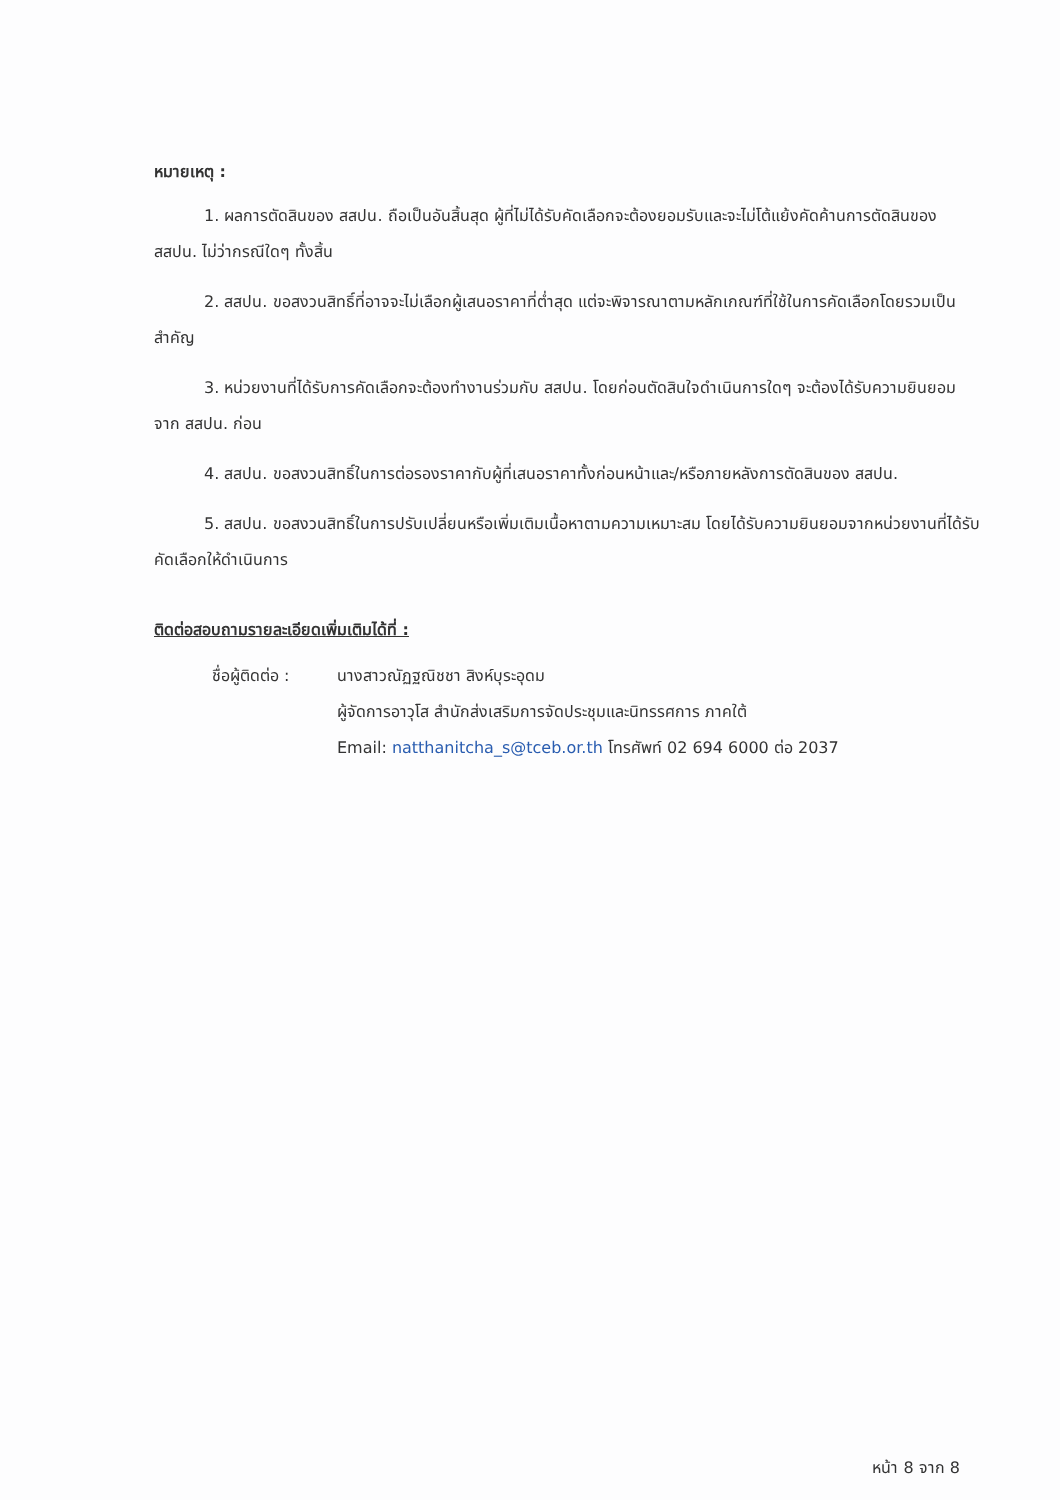หมายเหตุ :
1. ผลการตัดสินของ สสปน. ถือเป็นอันสิ้นสุด ผู้ที่ไม่ได้รับคัดเลือกจะต้องยอมรับและจะไม่โต้แย้งคัดค้านการตัดสินของ สสปน. ไม่ว่ากรณีใดๆ ทั้งสิ้น
2. สสปน. ขอสงวนสิทธิ์ที่อาจจะไม่เลือกผู้เสนอราคาที่ต่ำสุด แต่จะพิจารณาตามหลักเกณฑ์ที่ใช้ในการคัดเลือกโดยรวมเป็นสำคัญ
3. หน่วยงานที่ได้รับการคัดเลือกจะต้องทำงานร่วมกับ สสปน. โดยก่อนตัดสินใจดำเนินการใดๆ จะต้องได้รับความยินยอมจาก สสปน. ก่อน
4. สสปน. ขอสงวนสิทธิ์ในการต่อรองราคากับผู้ที่เสนอราคาทั้งก่อนหน้าและ/หรือภายหลังการตัดสินของ สสปน.
5. สสปน. ขอสงวนสิทธิ์ในการปรับเปลี่ยนหรือเพิ่มเติมเนื้อหาตามความเหมาะสม โดยได้รับความยินยอมจากหน่วยงานที่ได้รับคัดเลือกให้ดำเนินการ
ติดต่อสอบถามรายละเอียดเพิ่มเติมได้ที่ :
ชื่อผู้ติดต่อ :
นางสาวณัฏฐณิชชา สิงห์บุระอุดม
ผู้จัดการอาวุโส สำนักส่งเสริมการจัดประชุมและนิทรรศการ ภาคใต้
Email: natthanitcha_s@tceb.or.th โทรศัพท์ 02 694 6000 ต่อ 2037
หน้า 8 จาก 8